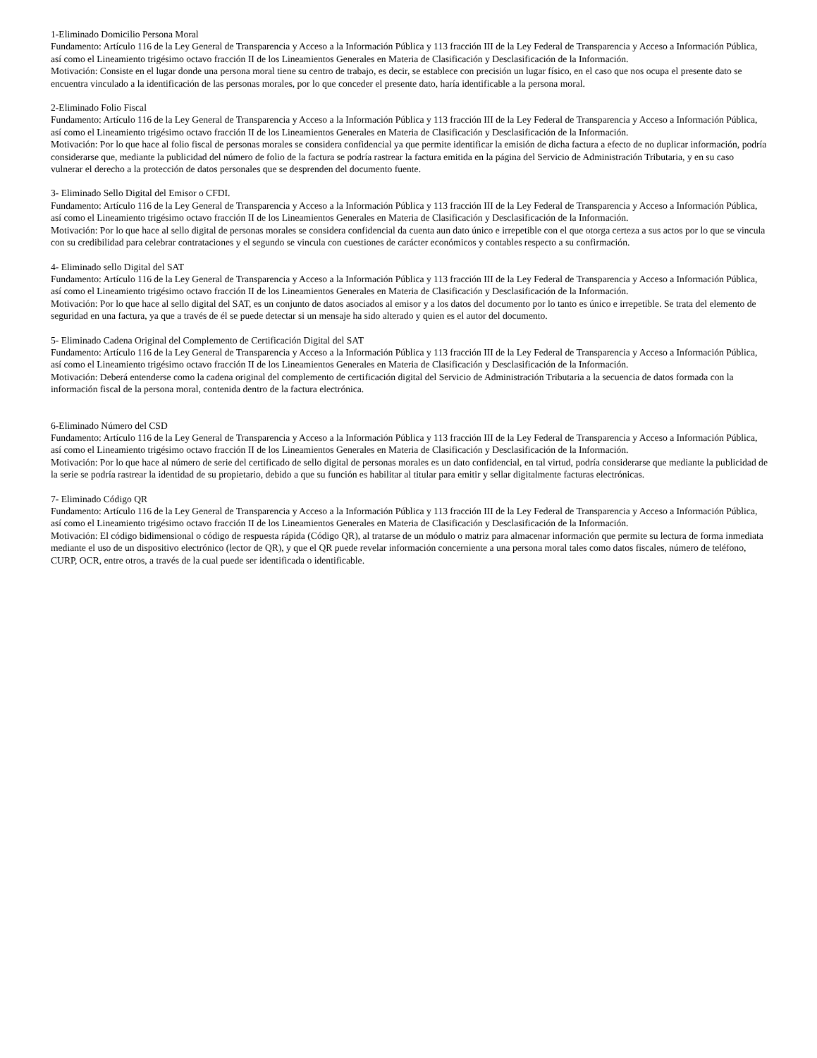1-Eliminado Domicilio Persona Moral
Fundamento: Artículo 116 de la Ley General de Transparencia y Acceso a la Información Pública y 113 fracción III de la Ley Federal de Transparencia y Acceso a Información Pública, así como el Lineamiento trigésimo octavo fracción II de los Lineamientos Generales en Materia de Clasificación y Desclasificación de la Información.
Motivación: Consiste en el lugar donde una persona moral tiene su centro de trabajo, es decir, se establece con precisión un lugar físico, en el caso que nos ocupa el presente dato se encuentra vinculado a la identificación de las personas morales, por lo que conceder el presente dato, haría identificable a la persona moral.
2-Eliminado Folio Fiscal
Fundamento: Artículo 116 de la Ley General de Transparencia y Acceso a la Información Pública y 113 fracción III de la Ley Federal de Transparencia y Acceso a Información Pública, así como el Lineamiento trigésimo octavo fracción II de los Lineamientos Generales en Materia de Clasificación y Desclasificación de la Información.
Motivación: Por lo que hace al folio fiscal de personas morales se considera confidencial ya que permite identificar la emisión de dicha factura a efecto de no duplicar información, podría considerarse que, mediante la publicidad del número de folio de la factura se podría rastrear la factura emitida en la página del Servicio de Administración Tributaria, y en su caso vulnerar el derecho a la protección de datos personales que se desprenden del documento fuente.
3- Eliminado Sello Digital del Emisor o CFDI.
Fundamento: Artículo 116 de la Ley General de Transparencia y Acceso a la Información Pública y 113 fracción III de la Ley Federal de Transparencia y Acceso a Información Pública, así como el Lineamiento trigésimo octavo fracción II de los Lineamientos Generales en Materia de Clasificación y Desclasificación de la Información.
Motivación: Por lo que hace al sello digital de personas morales se considera confidencial da cuenta aun dato único e irrepetible con el que otorga certeza a sus actos por lo que se vincula con su credibilidad para celebrar contrataciones y el segundo se vincula con cuestiones de carácter económicos y contables respecto a su confirmación.
4- Eliminado sello Digital del SAT
Fundamento: Artículo 116 de la Ley General de Transparencia y Acceso a la Información Pública y 113 fracción III de la Ley Federal de Transparencia y Acceso a Información Pública, así como el Lineamiento trigésimo octavo fracción II de los Lineamientos Generales en Materia de Clasificación y Desclasificación de la Información.
Motivación: Por lo que hace al sello digital del SAT, es un conjunto de datos asociados al emisor y a los datos del documento por lo tanto es único e irrepetible. Se trata del elemento de seguridad en una factura, ya que a través de él se puede detectar si un mensaje ha sido alterado y quien es el autor del documento.
5- Eliminado Cadena Original del Complemento de Certificación Digital del SAT
Fundamento: Artículo 116 de la Ley General de Transparencia y Acceso a la Información Pública y 113 fracción III de la Ley Federal de Transparencia y Acceso a Información Pública, así como el Lineamiento trigésimo octavo fracción II de los Lineamientos Generales en Materia de Clasificación y Desclasificación de la Información.
Motivación: Deberá entenderse como la cadena original del complemento de certificación digital del Servicio de Administración Tributaria a la secuencia de datos formada con la información fiscal de la persona moral, contenida dentro de la factura electrónica.
6-Eliminado Número del CSD
Fundamento: Artículo 116 de la Ley General de Transparencia y Acceso a la Información Pública y 113 fracción III de la Ley Federal de Transparencia y Acceso a Información Pública, así como el Lineamiento trigésimo octavo fracción II de los Lineamientos Generales en Materia de Clasificación y Desclasificación de la Información.
Motivación: Por lo que hace al número de serie del certificado de sello digital de personas morales es un dato confidencial, en tal virtud, podría considerarse que mediante la publicidad de la serie se podría rastrear la identidad de su propietario, debido a que su función es habilitar al titular para emitir y sellar digitalmente facturas electrónicas.
7- Eliminado Código QR
Fundamento: Artículo 116 de la Ley General de Transparencia y Acceso a la Información Pública y 113 fracción III de la Ley Federal de Transparencia y Acceso a Información Pública, así como el Lineamiento trigésimo octavo fracción II de los Lineamientos Generales en Materia de Clasificación y Desclasificación de la Información.
Motivación: El código bidimensional o código de respuesta rápida (Código QR), al tratarse de un módulo o matriz para almacenar información que permite su lectura de forma inmediata mediante el uso de un dispositivo electrónico (lector de QR), y que el QR puede revelar información concerniente a una persona moral tales como datos fiscales, número de teléfono, CURP, OCR, entre otros, a través de la cual puede ser identificada o identificable.